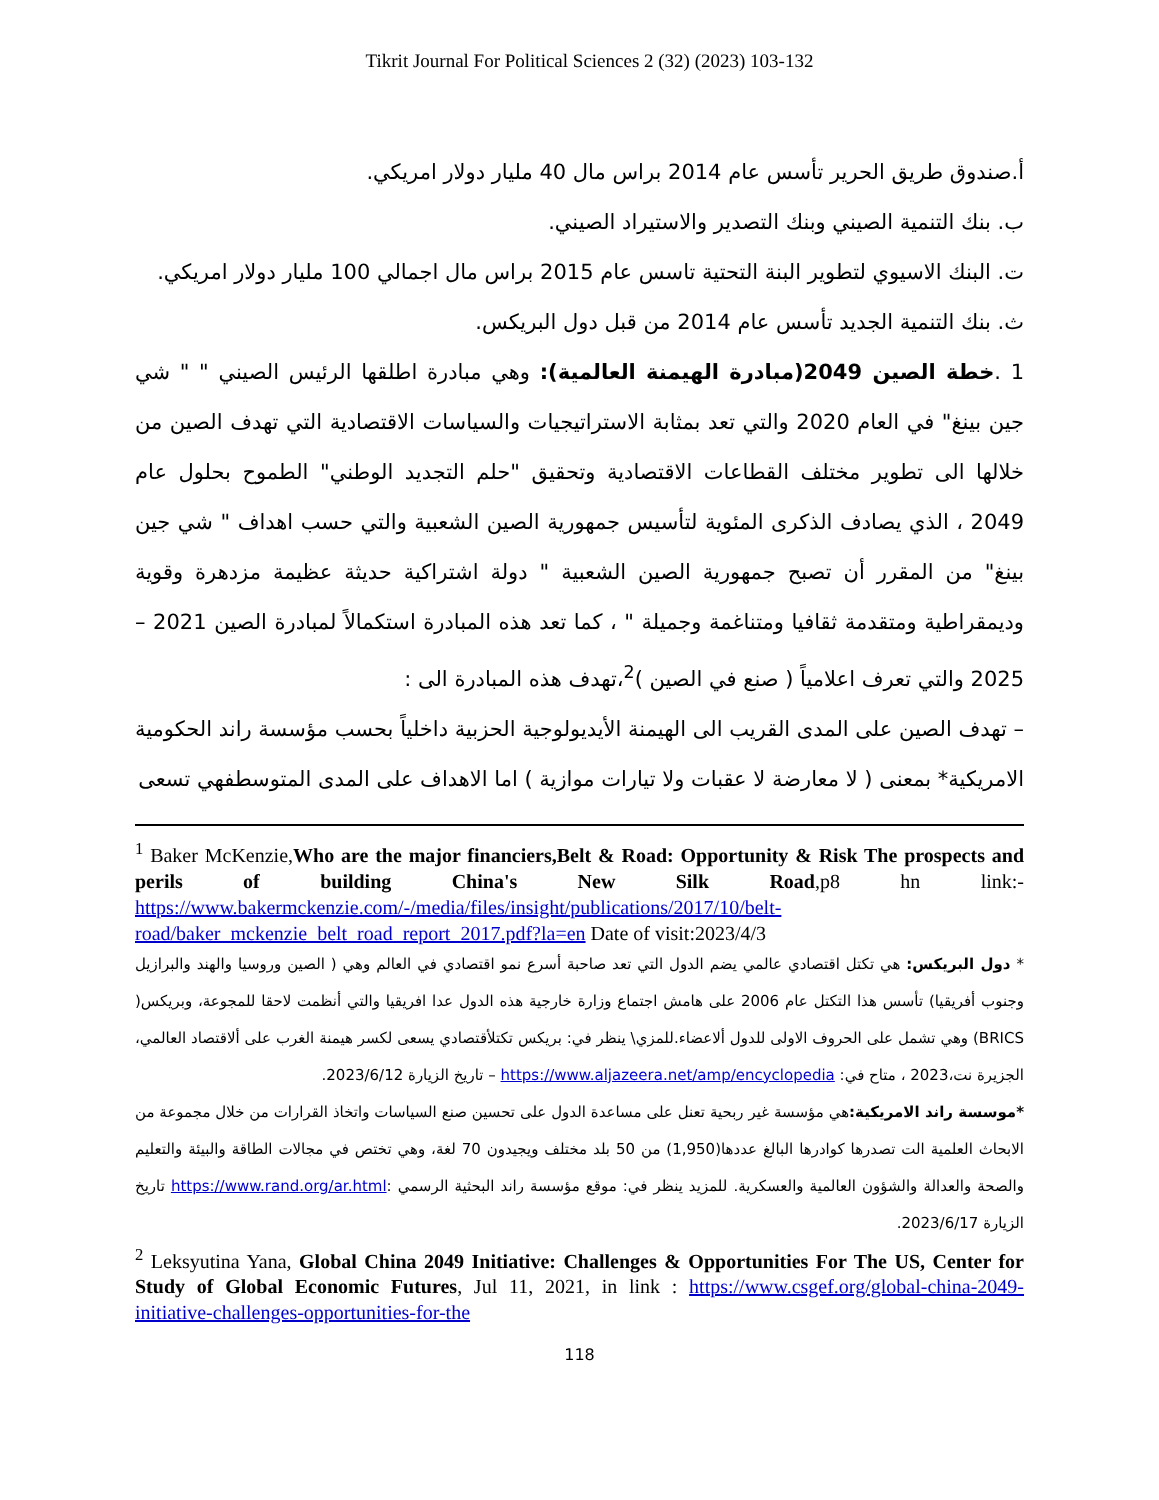Tikrit Journal For Political Sciences 2 (32) (2023) 103-132
أ.صندوق طريق الحرير تأسس عام 2014 براس مال 40 مليار دولار امريكي.
ب. بنك التنمية الصيني وبنك التصدير والاستيراد الصيني.
ت. البنك الاسيوي لتطوير البنة التحتية تاسس عام 2015 براس مال اجمالي 100 مليار دولار امريكي.
ث. بنك التنمية الجديد تأسس عام 2014 من قبل دول البريكس.
1 .خطة الصين 2049(مبادرة الهيمنة العالمية): وهي مبادرة اطلقها الرئيس الصيني " " شي جين بينغ" في العام 2020 والتي تعد بمثابة الاستراتيجيات والسياسات الاقتصادية التي تهدف الصين من خلالها الى تطوير مختلف القطاعات الاقتصادية وتحقيق "حلم التجديد الوطني" الطموح بحلول عام 2049 ، الذي يصادف الذكرى المئوية لتأسيس جمهورية الصين الشعبية والتي حسب اهداف " شي جين بينغ" من المقرر أن تصبح جمهورية الصين الشعبية " دولة اشتراكية حديثة عظيمة مزدهرة وقوية وديمقراطية ومتقدمة ثقافيا ومتناغمة وجميلة " ، كما تعد هذه المبادرة استكمالاً لمبادرة الصين 2021 – 2025 والتي تعرف اعلامياً ( صنع في الصين )<sup>2</sup>،تهدف هذه المبادرة الى :
– تهدف الصين على المدى القريب الى الهيمنة الأيديولوجية الحزبية داخلياً بحسب مؤسسة راند الحكومية الامريكية* بمعنى ( لا معارضة لا عقبات ولا تيارات موازية ) اما الاهداف على المدى المتوسطفهي تسعى
<sup>1</sup> Baker McKenzie,Who are the major financiers,Belt & Road: Opportunity & Risk The prospects and perils of building China's New Silk Road,p8 hn link:- https://www.bakermckenzie.com/-/media/files/insight/publications/2017/10/belt-road/baker_mckenzie_belt_road_report_2017.pdf?la=en Date of visit:2023/4/3
* دول البريكس: هي تكتل اقتصادي عالمي يضم الدول التي تعد صاحبة أسرع نمو اقتصادي في العالم وهي ( الصين وروسيا والهند والبرازيل وجنوب أفريقيا) تأسس هذا التكتل عام 2006 على هامش اجتماع وزارة خارجية هذه الدول عدا افريقيا والتي أنظمت لاحقا للمجوعة، وبريكس( BRICS) وهي تشمل على الحروف الاولى للدول ألاعضاء.للمزي\ ينظر في: بريكس تكتلأقتصادي يسعى لكسر هيمنة الغرب على ألاقتصاد العالمي، الجزيرة نت،2023 ، متاح في: https://www.aljazeera.net/amp/encyclopedia – تاريخ الزيارة 2023/6/12.
*موسسة راند الامريكية: هي مؤسسة غير ربحية تعنل على مساعدة الدول على تحسين صنع السياسات واتخاذ القرارات من خلال مجموعة من الابحاث العلمية الت تصدرها كوادرها البالغ عددها(1,950) من 50 بلد مختلف ويجيدون 70 لغة، وهي تختص في مجالات الطاقة والبيئة والتعليم والصحة والعدالة والشؤون العالمية والعسكرية. للمزيد ينظر في: موقع مؤسسة راند البحثية الرسمي :https://www.rand.org/ar.html تاريخ الزيارة 2023/6/17.
<sup>2</sup> Leksyutina Yana, Global China 2049 Initiative: Challenges & Opportunities For The US, Center for Study of Global Economic Futures, Jul 11, 2021, in link : https://www.csgef.org/global-china-2049-initiative-challenges-opportunities-for-the
118